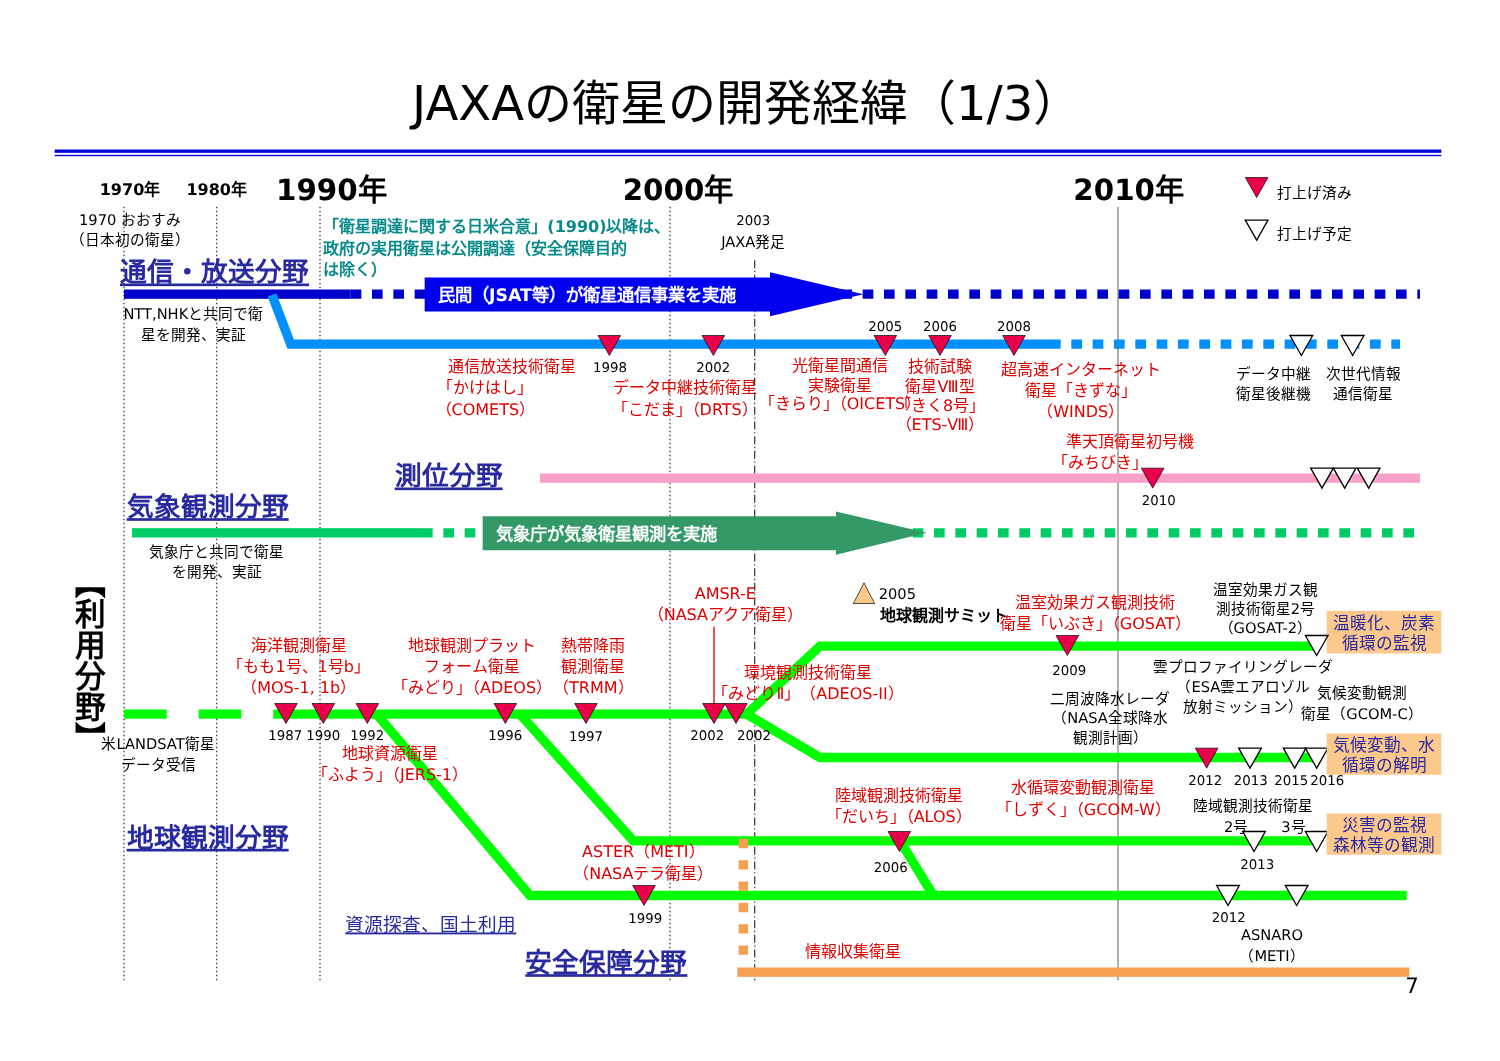JAXAの衛星の開発経緯（1/3）
1970年
1980年
1990年
2000年
2010年
打上げ済み
打上げ予定
1970 おおすみ
（日本初の衛星）
「衛星調達に関する日米合意」(1990)以降は、
政府の実用衛星は公開調達（安全保障目的
は除く）
2003
JAXA発足
通信・放送分野
民間（JSAT等）が衛星通信事業を実施
NTT,NHKと共同で衛
星を開発、実証
2005
2006
2008
通信放送技術衛星
1998
2002
「かけはし」
（COMETS）
データ中継技術衛星
「こだま」（DRTS）
光衛星間通信
実験衛星
「きらり」（OICETS）
技術試験
衛星Ⅷ型
「きく8号」
（ETS-Ⅷ）
超高速インターネット
衛星「きずな」
（WINDS）
データ中継
衛星後継機
次世代情報
通信衛星
準天頂衛星初号機
「みちびき」
測位分野
2010
気象観測分野
気象庁が気象衛星観測を実施
気象庁と共同で衛星
を開発、実証
【利用分野】
AMSR-E
（NASAアクア衛星）
2005
地球観測サミット
温室効果ガス観測技術
衛星「いぶき」（GOSAT）
温室効果ガス観
測技術衛星2号
（GOSAT-2）
温暖化、炭素
循環の監視
海洋観測衛星
「もも1号、1号b」
（MOS-1, 1b）
地球観測プラット
フォーム衛星
「みどり」（ADEOS）
熱帯降雨
観測衛星
（TRMM）
環境観測技術衛星
「みどりⅡ」（ADEOS-II）
2009
雲プロファイリングレーダ
（ESA雲エアロゾル
放射ミッション）
気候変動観測
衛星（GCOM-C）
二周波降水レーダ
（NASA全球降水
観測計画）
気候変動、水
循環の解明
米LANDSAT衛星
データ受信
1987
1990
1992
1996
1997
2002
2002
2012
2013
2015
2016
地球資源衛星
「ふよう」（JERS-1）
陸域観測技術衛星
「だいち」（ALOS）
水循環変動観測衛星
「しずく」（GCOM-W）
陸域観測技術衛星
2号
3号
災害の監視
森林等の観測
地球観測分野
ASTER（METI）
（NASAテラ衛星）
2006
2013
1999
2012
資源探査、国土利用
ASNARO
（METI）
情報収集衛星
安全保障分野
7